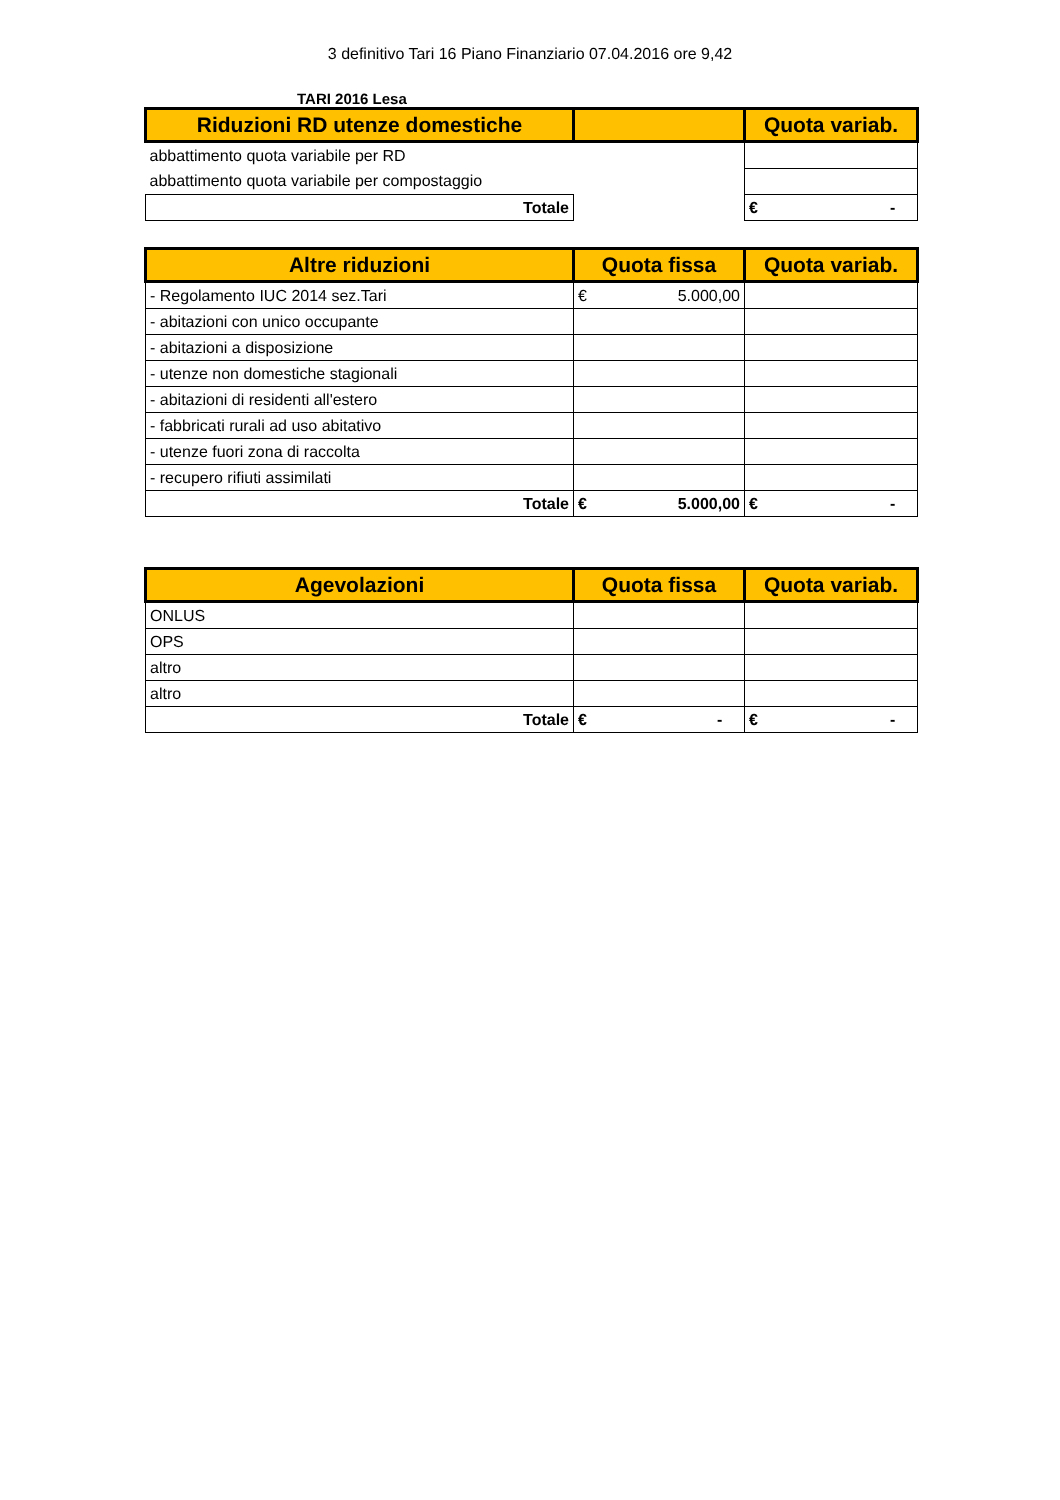3 definitivo Tari 16 Piano Finanziario 07.04.2016 ore 9,42
TARI 2016 Lesa
| Riduzioni RD utenze domestiche | | Quota variab. |
| --- | --- | --- |
| abbattimento quota variabile per RD | | |
| abbattimento quota variabile per compostaggio | | |
| Totale | | € - |
| Altre riduzioni | Quota fissa | Quota variab. |
| --- | --- | --- |
| - Regolamento IUC 2014 sez.Tari | € 5.000,00 | |
| - abitazioni con unico occupante | | |
| - abitazioni a disposizione | | |
| - utenze non domestiche stagionali | | |
| - abitazioni di residenti all'estero | | |
| - fabbricati rurali ad uso abitativo | | |
| - utenze fuori zona di raccolta | | |
| - recupero rifiuti assimilati | | |
| Totale | € 5.000,00 | € - |
| Agevolazioni | Quota fissa | Quota variab. |
| --- | --- | --- |
| ONLUS | | |
| OPS | | |
| altro | | |
| altro | | |
| Totale | € - | € - |